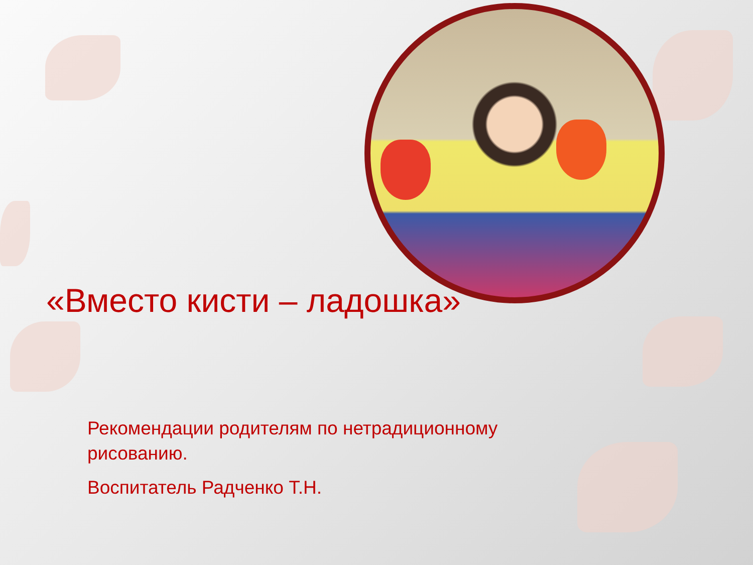«Вместо кисти – ладошка»
Рекомендации родителям по нетрадиционному рисованию.
Воспитатель Радченко Т.Н.